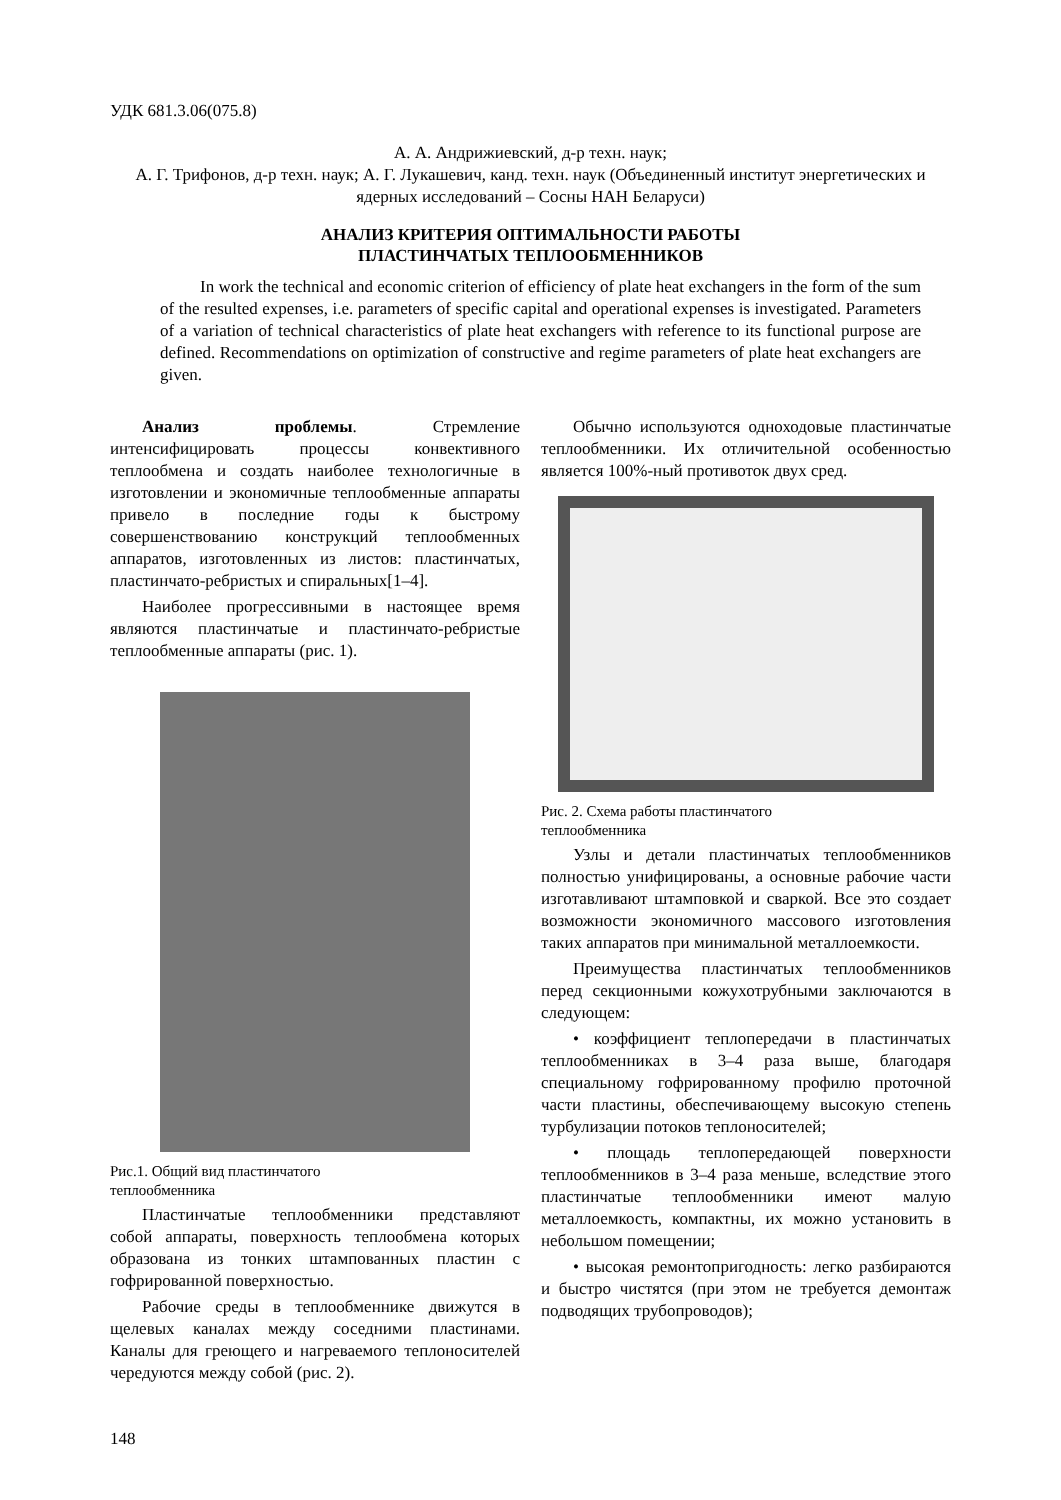УДК 681.3.06(075.8)
А. А. Андрижиевский, д-р техн. наук;
А. Г. Трифонов, д-р техн. наук; А. Г. Лукашевич, канд. техн. наук (Объединенный институт энергетических и ядерных исследований – Сосны НАН Беларуси)
АНАЛИЗ КРИТЕРИЯ ОПТИМАЛЬНОСТИ РАБОТЫ
ПЛАСТИНЧАТЫХ ТЕПЛООБМЕННИКОВ
In work the technical and economic criterion of efficiency of plate heat exchangers in the form of the sum of the resulted expenses, i.e. parameters of specific capital and operational expenses is investigated. Parameters of a variation of technical characteristics of plate heat exchangers with reference to its functional purpose are defined. Recommendations on optimization of constructive and regime parameters of plate heat exchangers are given.
Анализ проблемы. Стремление интенсифицировать процессы конвективного теплообмена и создать наиболее технологичные в изготовлении и экономичные теплообменные аппараты привело в последние годы к быстрому совершенствованию конструкций теплообменных аппаратов, изготовленных из листов: пластинчатых, пластинчато-ребристых и спиральных[1–4].
Наиболее прогрессивными в настоящее время являются пластинчатые и пластинчато-ребристые теплообменные аппараты (рис. 1).
Рис.1. Общий вид пластинчатого
теплообменника
Пластинчатые теплообменники представляют собой аппараты, поверхность теплообмена которых образована из тонких штампованных пластин с гофрированной поверхностью.
Рабочие среды в теплообменнике движутся в щелевых каналах между соседними пластинами. Каналы для греющего и нагреваемого теплоносителей чередуются между собой (рис. 2).
Обычно используются одноходовые пластинчатые теплообменники. Их отличительной особенностью является 100%-ный противоток двух сред.
Рис. 2. Схема работы пластинчатого
теплообменника
Узлы и детали пластинчатых теплообменников полностью унифицированы, а основные рабочие части изготавливают штамповкой и сваркой. Все это создает возможности экономичного массового изготовления таких аппаратов при минимальной металлоемкости.
Преимущества пластинчатых теплообменников перед секционными кожухотрубными заключаются в следующем:
• коэффициент теплопередачи в пластинчатых теплообменниках в 3–4 раза выше, благодаря специальному гофрированному профилю проточной части пластины, обеспечивающему высокую степень турбулизации потоков теплоносителей;
• площадь теплопередающей поверхности теплообменников в 3–4 раза меньше, вследствие этого пластинчатые теплообменники имеют малую металлоемкость, компактны, их можно установить в небольшом помещении;
• высокая ремонтопригодность: легко разбираются и быстро чистятся (при этом не требуется демонтаж подводящих трубопроводов);
148